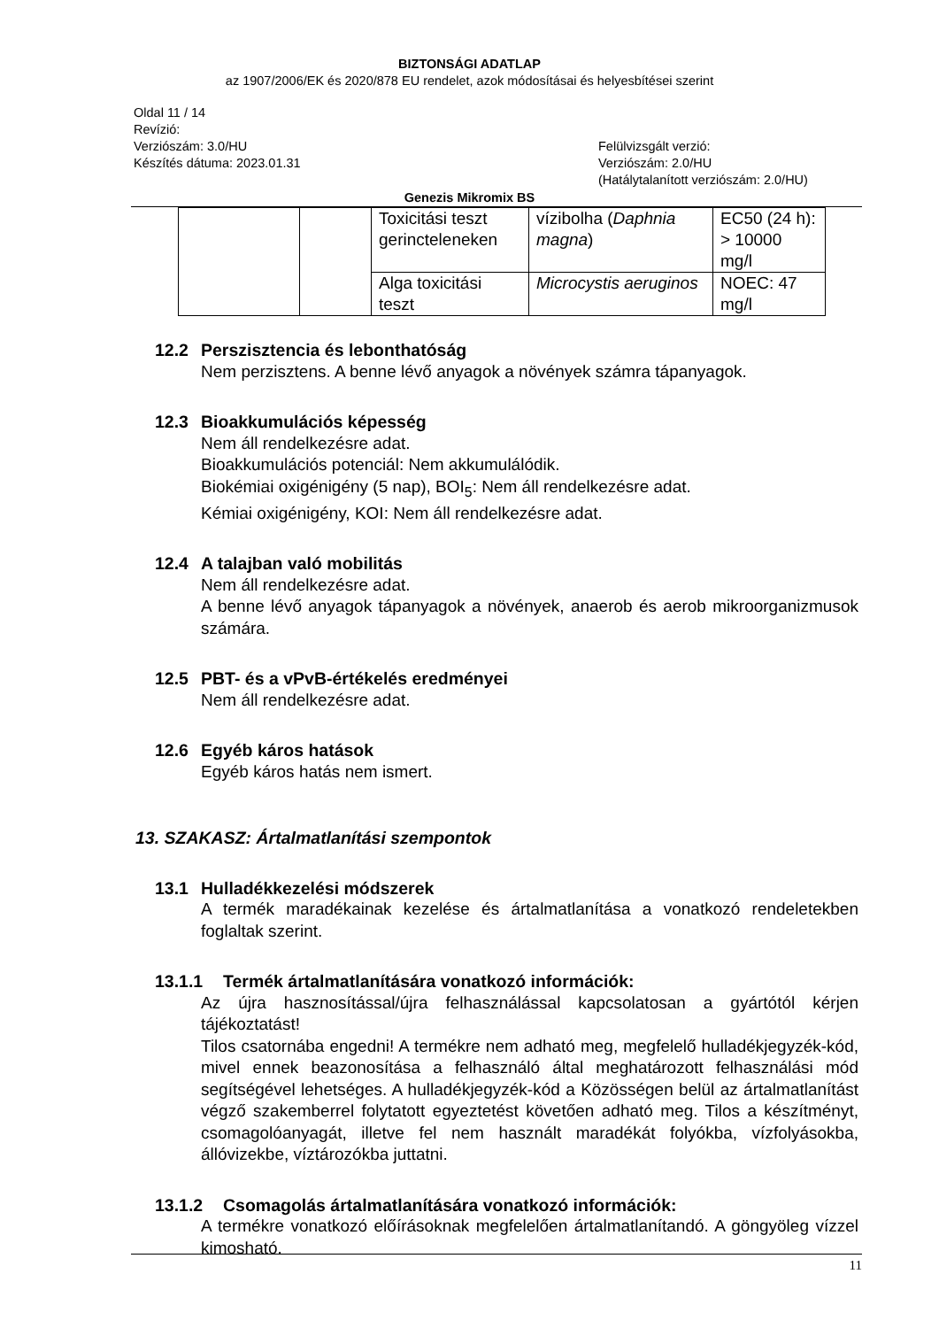BIZTONSÁGI ADATLAP
az 1907/2006/EK és 2020/878 EU rendelet, azok módosításai és helyesbítései szerint
Oldal 11 / 14
Revízió:
Verziószám: 3.0/HU
Készítés dátuma: 2023.01.31
Felülvizsgált verzió:
Verziószám: 2.0/HU
(Hatálytalanított verziószám: 2.0/HU)
Genezis Mikromix BS
| | | Toxicitási teszt gerincteleneken | vízibolha ( Daphnia magna ) | EC50 (24 h): > 10000 mg/l |
| | | Alga toxicitási teszt | Microcystis aeruginos | NOEC: 47 mg/l |
12.2 Perszisztencia és lebonthatóság
Nem perzisztens. A benne lévő anyagok a növények számra tápanyagok.
12.3 Bioakkumulációs képesség
Nem áll rendelkezésre adat.
Bioakkumulációs potenciál: Nem akkumulálódik.
Biokémiai oxigénigény (5 nap), BOI<sub>5</sub>: Nem áll rendelkezésre adat.
Kémiai oxigénigény, KOI: Nem áll rendelkezésre adat.
12.4 A talajban való mobilitás
Nem áll rendelkezésre adat.
A benne lévő anyagok tápanyagok a növények, anaerob és aerob mikroorganizmusok számára.
12.5 PBT- és a vPvB-értékelés eredményei
Nem áll rendelkezésre adat.
12.6 Egyéb káros hatások
Egyéb káros hatás nem ismert.
13. SZAKASZ: Ártalmatlanítási szempontok
13.1 Hulladékkezelési módszerek
A termék maradékainak kezelése és ártalmatlanítása a vonatkozó rendeletekben foglaltak szerint.
13.1.1 Termék ártalmatlanítására vonatkozó információk:
Az újra hasznosítással/újra felhasználással kapcsolatosan a gyártótól kérjen tájékoztatást!
Tilos csatornába engedni! A termékre nem adható meg, megfelelő hulladékjegyzék-kód, mivel ennek beazonosítása a felhasználó által meghatározott felhasználási mód segítségével lehetséges. A hulladékjegyzék-kód a Közösségen belül az ártalmatlanítást végző szakemberrel folytatott egyeztetést követően adható meg. Tilos a készítményt, csomagolóanyagát, illetve fel nem használt maradékát folyókba, vízfolyásokba, állóvizekbe, víztározókba juttatni.
13.1.2 Csomagolás ártalmatlanítására vonatkozó információk:
A termékre vonatkozó előírásoknak megfelelően ártalmatlanítandó. A göngyöleg vízzel kimosható.
11